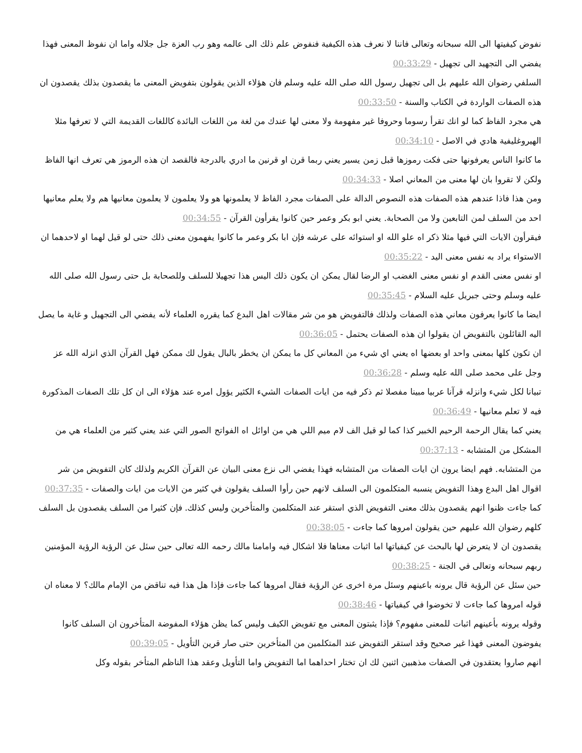نفوض كيفيتها الى الله سبحانه وتعالى فاننا لا نعرف هذه الكيفية فنفوض علم ذلك الى عالمه وهو رب العزة جل جلاله واما ان نفوظ المعنى فهذا يفضي الى التجهيد الى تجهيل - 00:33:29
السلفي رضوان الله عليهم بل الى تجهيل رسول الله صلى الله عليه وسلم فان هؤلاء الذين يقولون بتفويض المعنى ما يقصدون بذلك يقصدون ان هذه الصفات الواردة في الكتاب والسنة - 00:33:50
هي مجرد الفاظ كما لو انك تقرأ رسوما وحروفا غير مفهومة ولا معنى لها عندك من لغة من اللغات البائدة كاللغات القديمة التي لا تعرفها مثلا الهيروغليفية هادي في الاصل - 00:34:10
ما كانوا الناس يعرفونها حتى فكت رموزها قبل زمن يسير يعني ربما قرن او قرنين ما ادري بالدرجة فالقصد ان هذه الرموز هي تعرف انها الفاظ ولكن لا تقروا بان لها معنى من المعاني اصلا - 00:34:33
ومن هذا فاذا عندهم هذه الصفات هذه النصوص الدالة على الصفات مجرد الفاظ لا يعلمونها هو ولا يعلمون لا يعلمون معانيها هم ولا يعلم معانيها احد من السلف لمن التابعين ولا من الصحابة. يعني ابو بكر وعمر حين كانوا يقرأون القرآن - 00:34:55
فيقرأون الايات التي فيها مثلا ذكر اه علو الله او استوائه على عرشه فإن ابا بكر وعمر ما كانوا يفهمون معنى ذلك حتى لو قيل لهما او لاحدهما ان الاستواء يراد به نفس معنى اليد - 00:35:22
او نفس معنى القدم او نفس معنى الغضب او الرضا لقال يمكن ان يكون ذلك اليس هذا تجهيلا للسلف وللصحابة بل حتى رسول الله صلى الله عليه وسلم وحتى جبريل عليه السلام - 00:35:45
ايضا ما كانوا يعرفون معاني هذه الصفات ولذلك فالتفويض هو من شر مقالات اهل البدع كما يقرره العلماء لأنه يفضي الى التجهيل و غاية ما يصل اليه القائلون بالتفويض ان يقولوا ان هذه الصفات يحتمل - 00:36:05
ان تكون كلها بمعنى واحد او بعضها اه يعني اي شيء من المعاني كل ما يمكن ان يخطر بالبال يقول لك ممكن فهل القرآن الذي انزله الله عز وجل على محمد صلى الله عليه وسلم - 00:36:28
تبيانا لكل شيء وانزله قرآنا عربيا مبينا مفصلا ثم ذكر فيه من ايات الصفات الشيء الكثير يؤول امره عند هؤلاء الى ان كل تلك الصفات المذكورة فيه لا تعلم معانيها - 00:36:49
يعني كما يقال الرحمة الرحيم الخبير كذا كما لو قيل الف لام ميم اللي هي من اوائل اه الفواتح الصور التي عند يعني كثير من العلماء هي من المشكل من المتشابه - 00:37:13
من المتشابه. فهم ايضا يرون ان ايات الصفات من المتشابه فهذا يفضي الى نزع معنى البيان عن القرآن الكريم ولذلك كان التفويض من شر اقوال اهل البدع وهذا التفويض ينسبه المتكلمون الى السلف لانهم حين رأوا السلف يقولون في كثير من الايات من ايات والصفات - 00:37:35
كما جاءت ظنوا انهم يقصدون بذلك معنى التفويض الذي استقر عند المتكلمين والمتأخرين وليس كذلك. فإن كثيرا من السلف يقصدون بل السلف كلهم رضوان الله عليهم حين يقولون امروها كما جاءت - 00:38:05
يقصدون ان لا يتعرض لها بالبحث عن كيفياتها اما اثبات معناها فلا اشكال فيه وامامنا مالك رحمه الله تعالى حين سئل عن الرؤية الرؤية المؤمنين ربهم سبحانه وتعالى في الجنة - 00:38:25
حين سئل عن الرؤية قال يرونه باعينهم وسئل مرة اخرى عن الرؤية فقال امروها كما جاءت فإذا هل هذا فيه تناقض من الإمام مالك؟ لا معناه ان قوله امروها كما جاءت لا تخوضوا في كيفياتها - 00:38:46
وقوله يرونه بأعينهم اثبات للمعنى مفهوم؟ فإذا يثبتون المعنى مع تفويض الكيف وليس كما يظن هؤلاء المفوضة المتأخرون ان السلف كانوا يفوضون المعنى فهذا غير صحيح وقد استقر التفويض عند المتكلمين من المتأخرين حتى صار قرين التأويل - 00:39:05
انهم صاروا يعتقدون في الصفات مذهبين اثنين لك ان تختار احداهما اما التفويض واما التأويل وعقد هذا الناظم المتأخر بقوله وكل